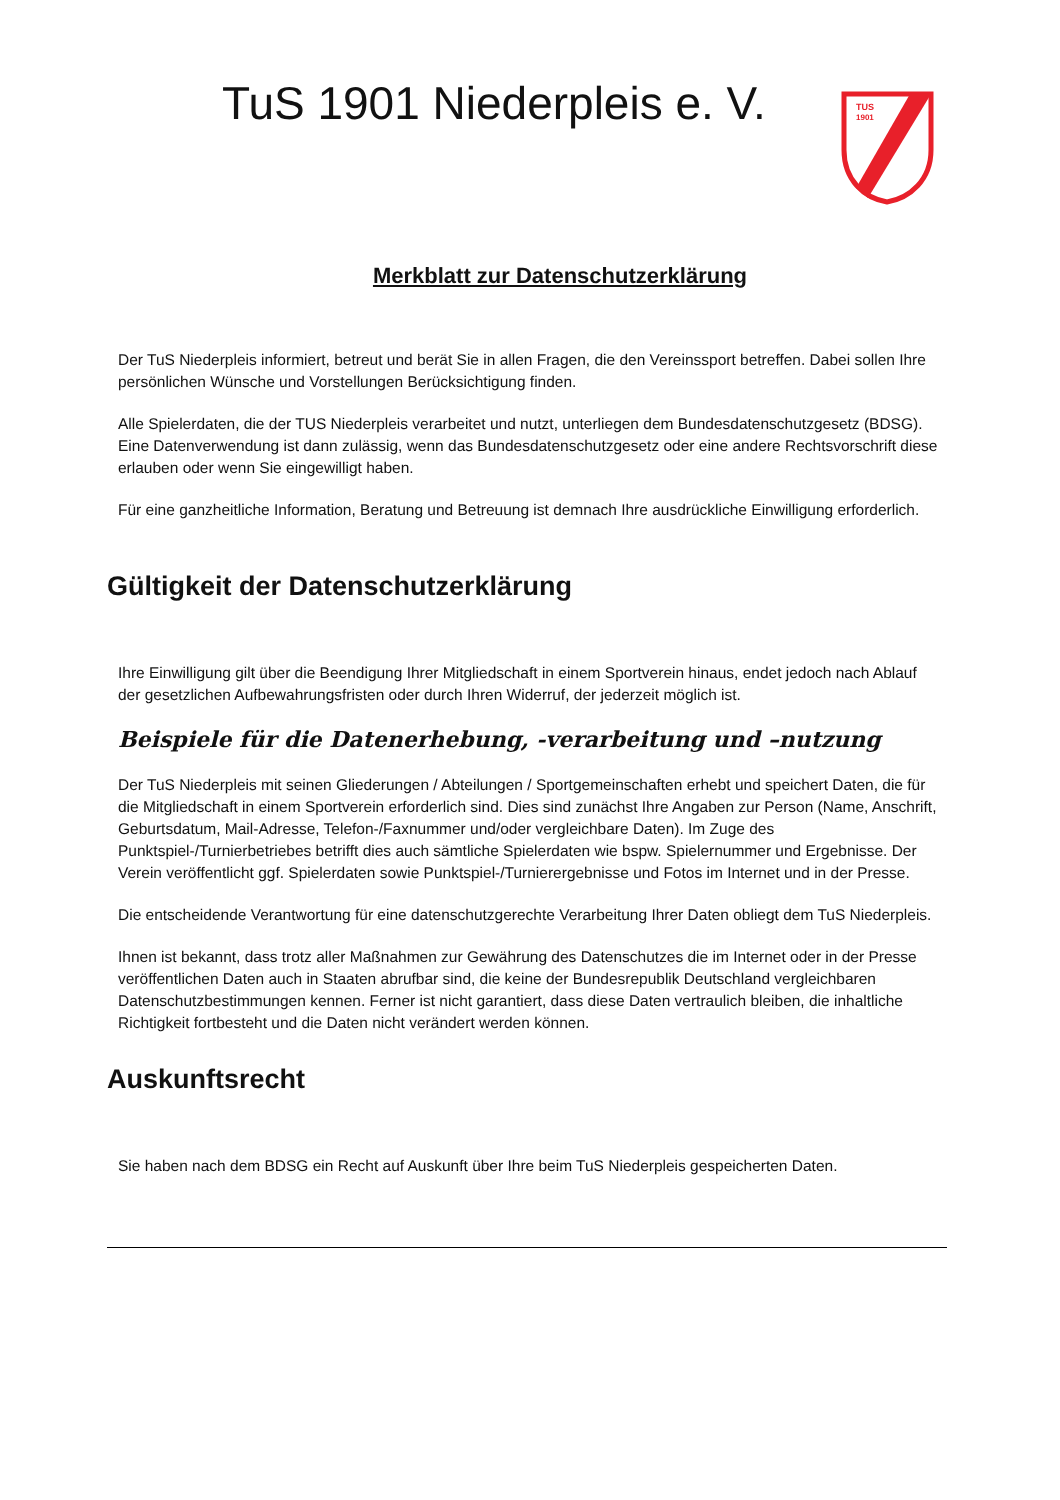TuS 1901 Niederpleis e. V.
TUS
1901
Merkblatt zur Datenschutzerklärung
Der TuS Niederpleis informiert, betreut und berät Sie in allen Fragen, die den Vereinssport betreffen. Dabei sollen Ihre persönlichen Wünsche und Vorstellungen Berücksichtigung finden.
Alle Spielerdaten, die der TUS Niederpleis verarbeitet und nutzt, unterliegen dem Bundesdatenschutzgesetz (BDSG). Eine Datenverwendung ist dann zulässig, wenn das Bundesdatenschutzgesetz oder eine andere Rechtsvorschrift diese erlauben oder wenn Sie eingewilligt haben.
Für eine ganzheitliche Information, Beratung und Betreuung ist demnach Ihre ausdrückliche Einwilligung erforderlich.
Gültigkeit der Datenschutzerklärung
Ihre Einwilligung gilt über die Beendigung Ihrer Mitgliedschaft in einem Sportverein hinaus, endet jedoch nach Ablauf der gesetzlichen Aufbewahrungsfristen oder durch Ihren Widerruf, der jederzeit möglich ist.
Beispiele für die Datenerhebung, -verarbeitung und –nutzung
Der TuS Niederpleis mit seinen Gliederungen / Abteilungen / Sportgemeinschaften erhebt und speichert Daten, die für die Mitgliedschaft in einem Sportverein erforderlich sind. Dies sind zunächst Ihre Angaben zur Person (Name, Anschrift, Geburtsdatum, Mail-Adresse, Telefon-/Faxnummer und/oder vergleichbare Daten). Im Zuge des Punktspiel-/Turnierbetriebes betrifft dies auch sämtliche Spielerdaten wie bspw. Spielernummer und Ergebnisse. Der Verein veröffentlicht ggf. Spielerdaten sowie Punktspiel-/Turnierergebnisse und Fotos im Internet und in der Presse.
Die entscheidende Verantwortung für eine datenschutzgerechte Verarbeitung Ihrer Daten obliegt dem TuS Niederpleis.
Ihnen ist bekannt, dass trotz aller Maßnahmen zur Gewährung des Datenschutzes die im Internet oder in der Presse veröffentlichen Daten auch in Staaten abrufbar sind, die keine der Bundesrepublik Deutschland vergleichbaren Datenschutzbestimmungen kennen. Ferner ist nicht garantiert, dass diese Daten vertraulich bleiben, die inhaltliche Richtigkeit fortbesteht und die Daten nicht verändert werden können.
Auskunftsrecht
Sie haben nach dem BDSG ein Recht auf Auskunft über Ihre beim TuS Niederpleis gespeicherten Daten.